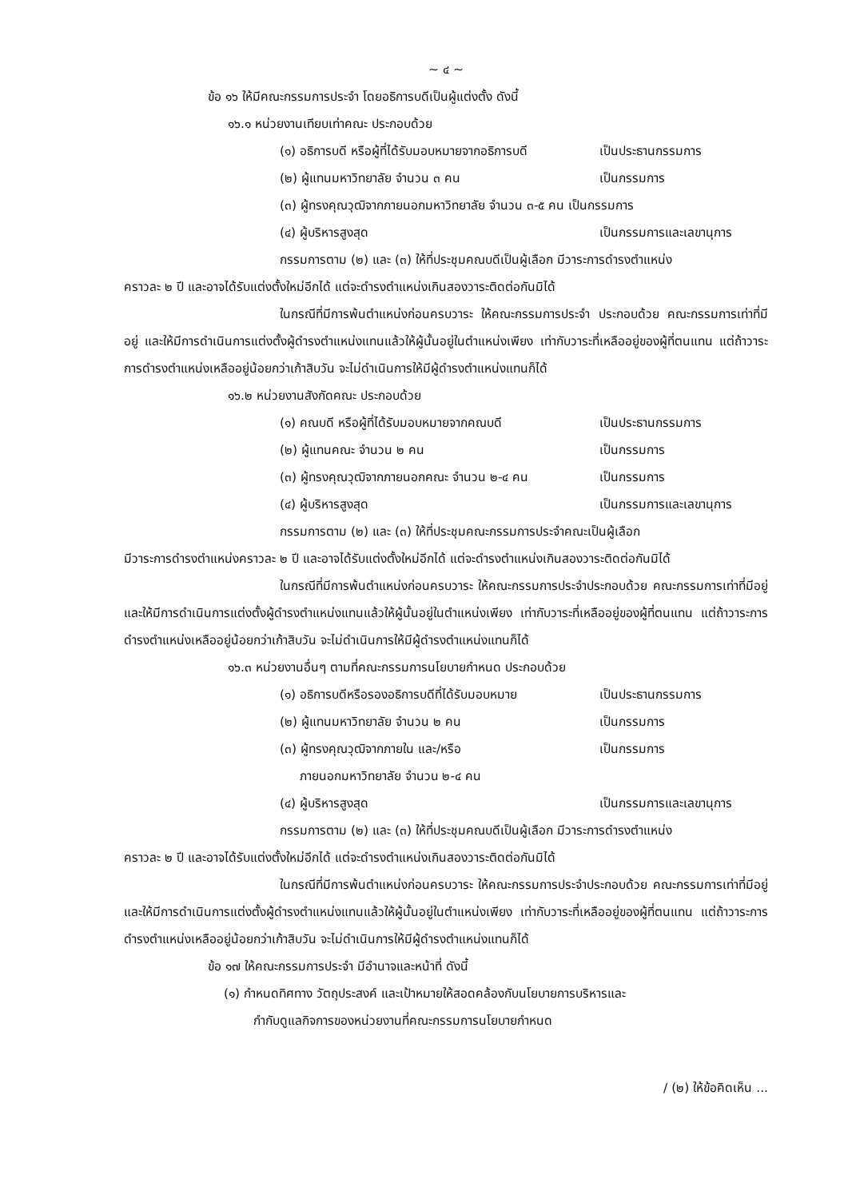~ ๔ ~
ข้อ ๑๖ ให้มีคณะกรรมการประจำ โดยอธิการบดีเป็นผู้แต่งตั้ง ดังนี้
๑๖.๑ หน่วยงานเทียบเท่าคณะ ประกอบด้วย
(๑) อธิการบดี หรือผู้ที่ได้รับมอบหมายจากอธิการบดี เป็นประธานกรรมการ
(๒) ผู้แทนมหาวิทยาลัย จำนวน ๓ คน เป็นกรรมการ
(๓) ผู้ทรงคุณวุฒิจากภายนอกมหาวิทยาลัย จำนวน ๓-๕ คน เป็นกรรมการ
(๔) ผู้บริหารสูงสุด เป็นกรรมการและเลขานุการ
กรรมการตาม (๒) และ (๓) ให้ที่ประชุมคณบดีเป็นผู้เลือก มีวาระการดำรงตำแหน่ง
คราวละ ๒ ปี และอาจได้รับแต่งตั้งใหม่อีกได้ แต่จะดำรงตำแหน่งเกินสองวาระติดต่อกันมิได้
ในกรณีที่มีการพ้นตำแหน่งก่อนครบวาระ ให้คณะกรรมการประจำ ประกอบด้วย คณะกรรมการเท่าที่มีอยู่ และให้มีการดำเนินการแต่งตั้งผู้ดำรงตำแหน่งแทนแล้วให้ผู้นั้นอยู่ในตำแหน่งเพียง เท่ากับวาระที่เหลืออยู่ของผู้ที่ตนแทน แต่ถ้าวาระการดำรงตำแหน่งเหลืออยู่น้อยกว่าเก้าสิบวัน จะไม่ดำเนินการให้มีผู้ดำรงตำแหน่งแทนก็ได้
๑๖.๒ หน่วยงานสังกัดคณะ ประกอบด้วย
(๑) คณบดี หรือผู้ที่ได้รับมอบหมายจากคณบดี เป็นประธานกรรมการ
(๒) ผู้แทนคณะ จำนวน ๒ คน เป็นกรรมการ
(๓) ผู้ทรงคุณวุฒิจากภายนอกคณะ จำนวน ๒-๔ คน เป็นกรรมการ
(๔) ผู้บริหารสูงสุด เป็นกรรมการและเลขานุการ
กรรมการตาม (๒) และ (๓) ให้ที่ประชุมคณะกรรมการประจำคณะเป็นผู้เลือก
มีวาระการดำรงตำแหน่งคราวละ ๒ ปี และอาจได้รับแต่งตั้งใหม่อีกได้ แต่จะดำรงตำแหน่งเกินสองวาระติดต่อกันมิได้
ในกรณีที่มีการพ้นตำแหน่งก่อนครบวาระ ให้คณะกรรมการประจำประกอบด้วย คณะกรรมการเท่าที่มีอยู่ และให้มีการดำเนินการแต่งตั้งผู้ดำรงตำแหน่งแทนแล้วให้ผู้นั้นอยู่ในตำแหน่งเพียง เท่ากับวาระที่เหลืออยู่ของผู้ที่ตนแทน แต่ถ้าวาระการดำรงตำแหน่งเหลืออยู่น้อยกว่าเก้าสิบวัน จะไม่ดำเนินการให้มีผู้ดำรงตำแหน่งแทนก็ได้
๑๖.๓ หน่วยงานอื่นๆ ตามที่คณะกรรมการนโยบายกำหนด ประกอบด้วย
(๑) อธิการบดีหรือรองอธิการบดีที่ได้รับมอบหมาย เป็นประธานกรรมการ
(๒) ผู้แทนมหาวิทยาลัย จำนวน ๒ คน เป็นกรรมการ
(๓) ผู้ทรงคุณวุฒิจากภายใน และ/หรือ
ภายนอกมหาวิทยาลัย จำนวน ๒-๔ คน เป็นกรรมการ
(๔) ผู้บริหารสูงสุด เป็นกรรมการและเลขานุการ
กรรมการตาม (๒) และ (๓) ให้ที่ประชุมคณบดีเป็นผู้เลือก มีวาระการดำรงตำแหน่ง
คราวละ ๒ ปี และอาจได้รับแต่งตั้งใหม่อีกได้ แต่จะดำรงตำแหน่งเกินสองวาระติดต่อกันมิได้
ในกรณีที่มีการพ้นตำแหน่งก่อนครบวาระ ให้คณะกรรมการประจำประกอบด้วย คณะกรรมการเท่าที่มีอยู่ และให้มีการดำเนินการแต่งตั้งผู้ดำรงตำแหน่งแทนแล้วให้ผู้นั้นอยู่ในตำแหน่งเพียง เท่ากับวาระที่เหลืออยู่ของผู้ที่ตนแทน แต่ถ้าวาระการดำรงตำแหน่งเหลืออยู่น้อยกว่าเก้าสิบวัน จะไม่ดำเนินการให้มีผู้ดำรงตำแหน่งแทนก็ได้
ข้อ ๑๗ ให้คณะกรรมการประจำ มีอำนาจและหน้าที่ ดังนี้
(๑) กำหนดทิศทาง วัตถุประสงค์ และเป้าหมายให้สอดคล้องกับนโยบายการบริหารและ
กำกับดูแลกิจการของหน่วยงานที่คณะกรรมการนโยบายกำหนด
/ (๒) ให้ข้อคิดเห็น ...